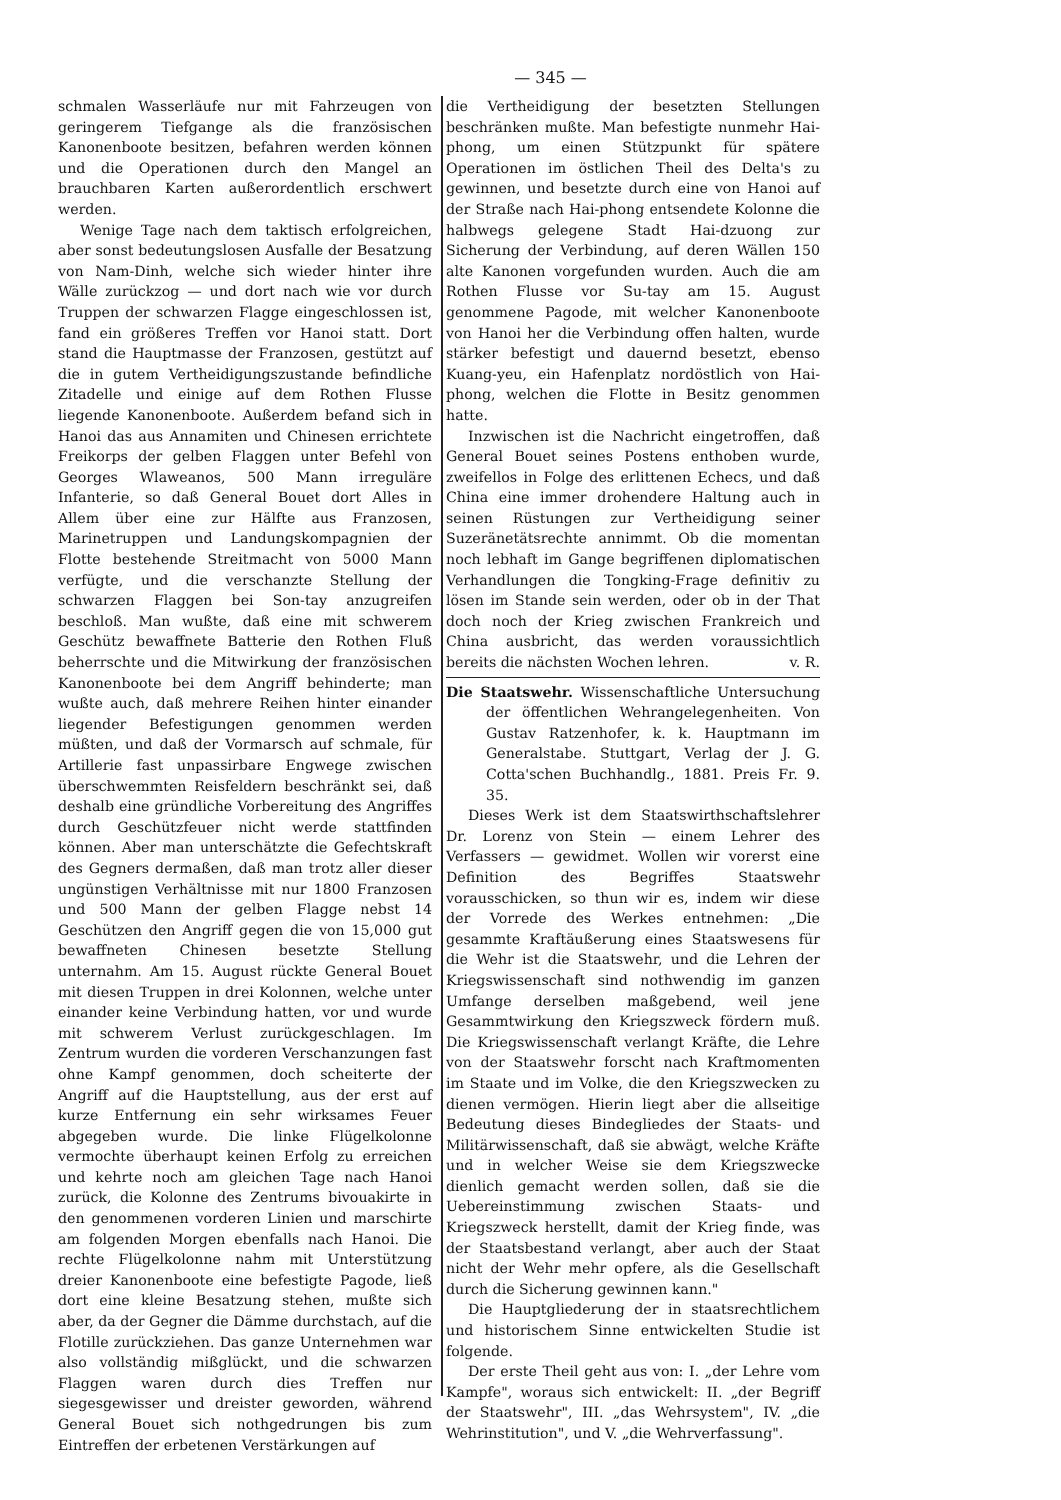— 345 —
schmalen Wasserläufe nur mit Fahrzeugen von geringerem Tiefgange als die französischen Kanonenboote besitzen, befahren werden können und die Operationen durch den Mangel an brauchbaren Karten außerordentlich erschwert werden.
Wenige Tage nach dem taktisch erfolgreichen, aber sonst bedeutungslosen Ausfalle der Besatzung von Nam-Dinh, welche sich wieder hinter ihre Wälle zurückzog — und dort nach wie vor durch Truppen der schwarzen Flagge eingeschlossen ist, fand ein größeres Treffen vor Hanoi statt. Dort stand die Hauptmasse der Franzosen, gestützt auf die in gutem Vertheidigungszustande befindliche Zitadelle und einige auf dem Rothen Flusse liegende Kanonenboote. Außerdem befand sich in Hanoi das aus Annamiten und Chinesen errichtete Freikorps der gelben Flaggen unter Befehl von Georges Wlaweanos, 500 Mann irreguläre Infanterie, so daß General Bouet dort Alles in Allem über eine zur Hälfte aus Franzosen, Marinetruppen und Landungskompagnien der Flotte bestehende Streitmacht von 5000 Mann verfügte, und die verschanzte Stellung der schwarzen Flaggen bei Son-tay anzugreifen beschloß. Man wußte, daß eine mit schwerem Geschütz bewaffnete Batterie den Rothen Fluß beherrschte und die Mitwirkung der französischen Kanonenboote bei dem Angriff behinderte; man wußte auch, daß mehrere Reihen hinter einander liegender Befestigungen genommen werden müßten, und daß der Vormarsch auf schmale, für Artillerie fast unpassirbare Engwege zwischen überschwemmten Reisfeldern beschränkt sei, daß deshalb eine gründliche Vorbereitung des Angriffes durch Geschützfeuer nicht werde stattfinden können. Aber man unterschätzte die Gefechtskraft des Gegners dermaßen, daß man trotz aller dieser ungünstigen Verhältnisse mit nur 1800 Franzosen und 500 Mann der gelben Flagge nebst 14 Geschützen den Angriff gegen die von 15,000 gut bewaffneten Chinesen besetzte Stellung unternahm. Am 15. August rückte General Bouet mit diesen Truppen in drei Kolonnen, welche unter einander keine Verbindung hatten, vor und wurde mit schwerem Verlust zurückgeschlagen. Im Zentrum wurden die vorderen Verschanzungen fast ohne Kampf genommen, doch scheiterte der Angriff auf die Hauptstellung, aus der erst auf kurze Entfernung ein sehr wirksames Feuer abgegeben wurde. Die linke Flügelkolonne vermochte überhaupt keinen Erfolg zu erreichen und kehrte noch am gleichen Tage nach Hanoi zurück, die Kolonne des Zentrums bivouakirte in den genommenen vorderen Linien und marschirte am folgenden Morgen ebenfalls nach Hanoi. Die rechte Flügelkolonne nahm mit Unterstützung dreier Kanonenboote eine befestigte Pagode, ließ dort eine kleine Besatzung stehen, mußte sich aber, da der Gegner die Dämme durchstach, auf die Flotille zurückziehen. Das ganze Unternehmen war also vollständig mißglückt, und die schwarzen Flaggen waren durch dies Treffen nur siegesgewisser und dreister geworden, während General Bouet sich nothgedrungen bis zum Eintreffen der erbetenen Verstärkungen auf
die Vertheidigung der besetzten Stellungen beschränken mußte. Man befestigte nunmehr Hai-phong, um einen Stützpunkt für spätere Operationen im östlichen Theil des Delta's zu gewinnen, und besetzte durch eine von Hanoi auf der Straße nach Hai-phong entsendete Kolonne die halbwegs gelegene Stadt Hai-dzuong zur Sicherung der Verbindung, auf deren Wällen 150 alte Kanonen vorgefunden wurden. Auch die am Rothen Flusse vor Su-tay am 15. August genommene Pagode, mit welcher Kanonenboote von Hanoi her die Verbindung offen halten, wurde stärker befestigt und dauernd besetzt, ebenso Kuang-yeu, ein Hafenplatz nordöstlich von Hai-phong, welchen die Flotte in Besitz genommen hatte.
Inzwischen ist die Nachricht eingetroffen, daß General Bouet seines Postens enthoben wurde, zweifellos in Folge des erlittenen Echecs, und daß China eine immer drohendere Haltung auch in seinen Rüstungen zur Vertheidigung seiner Suzeränetätsrechte annimmt. Ob die momentan noch lebhaft im Gange begriffenen diplomatischen Verhandlungen die Tongking-Frage definitiv zu lösen im Stande sein werden, oder ob in der That doch noch der Krieg zwischen Frankreich und China ausbricht, das werden voraussichtlich bereits die nächsten Wochen lehren. v. R.
Die Staatswehr. Wissenschaftliche Untersuchung der öffentlichen Wehrangelegenheiten. Von Gustav Ratzenhofer, k. k. Hauptmann im Generalstabe. Stuttgart, Verlag der J. G. Cotta'schen Buchhandlg., 1881. Preis Fr. 9. 35.
Dieses Werk ist dem Staatswirthschaftslehrer Dr. Lorenz von Stein — einem Lehrer des Verfassers — gewidmet. Wollen wir vorerst eine Definition des Begriffes Staatswehr vorausschicken, so thun wir es, indem wir diese der Vorrede des Werkes entnehmen: „Die gesammte Kraftäußerung eines Staatswesens für die Wehr ist die Staatswehr, und die Lehren der Kriegswissenschaft sind nothwendig im ganzen Umfange derselben maßgebend, weil jene Gesammtwirkung den Kriegszweck fördern muß. Die Kriegswissenschaft verlangt Kräfte, die Lehre von der Staatswehr forscht nach Kraftmomenten im Staate und im Volke, die den Kriegszwecken zu dienen vermögen. Hierin liegt aber die allseitige Bedeutung dieses Bindegliedes der Staats- und Militärwissenschaft, daß sie abwägt, welche Kräfte und in welcher Weise sie dem Kriegszwecke dienlich gemacht werden sollen, daß sie die Uebereinstimmung zwischen Staats- und Kriegszweck herstellt, damit der Krieg finde, was der Staatsbestand verlangt, aber auch der Staat nicht der Wehr mehr opfere, als die Gesellschaft durch die Sicherung gewinnen kann."
Die Hauptgliederung der in staatsrechtlichem und historischem Sinne entwickelten Studie ist folgende.
Der erste Theil geht aus von: I. „der Lehre vom Kampfe", woraus sich entwickelt: II. „der Begriff der Staatswehr", III. „das Wehrsystem", IV. „die Wehrinstitution", und V. „die Wehrverfassung".